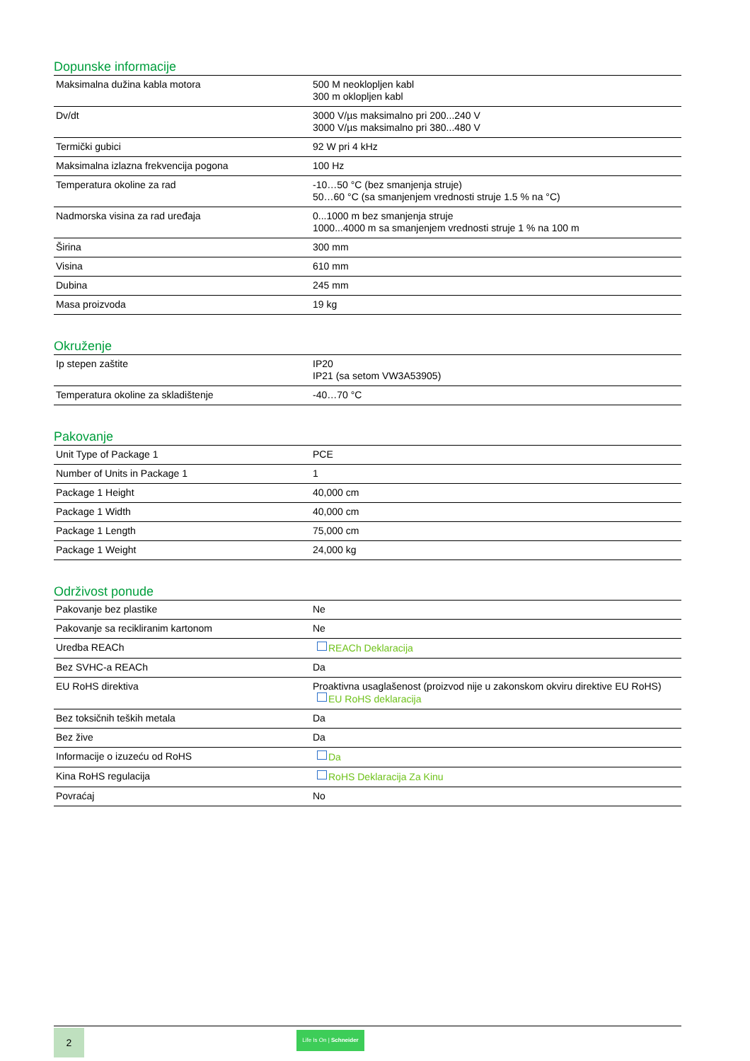Dopunske informacije
| Maksimalna dužina kabla motora | 500 M neoklopljen kabl 300 m oklopljen kabl |
| Dv/dt | 3000 V/µs maksimalno pri 200...240 V 3000 V/µs maksimalno pri 380...480 V |
| Termički gubici | 92 W pri 4 kHz |
| Maksimalna izlazna frekvencija pogona | 100 Hz |
| Temperatura okoline za rad | -10…50 °C (bez smanjenja struje) 50…60 °C (sa smanjenjem vrednosti struje 1.5 % na °C) |
| Nadmorska visina za rad uređaja | 0...1000 m bez smanjenja struje 1000...4000 m sa smanjenjem vrednosti struje 1 % na 100 m |
| Širina | 300 mm |
| Visina | 610 mm |
| Dubina | 245 mm |
| Masa proizvoda | 19 kg |
Okruženje
| Ip stepen zaštite | IP20 IP21 (sa setom VW3A53905) |
| Temperatura okoline za skladištenje | -40…70 °C |
Pakovanje
| Unit Type of Package 1 | PCE |
| Number of Units in Package 1 | 1 |
| Package 1 Height | 40,000 cm |
| Package 1 Width | 40,000 cm |
| Package 1 Length | 75,000 cm |
| Package 1 Weight | 24,000 kg |
Održivost ponude
| Pakovanje bez plastike | Ne |
| Pakovanje sa recikliranim kartonom | Ne |
| Uredba REACh | REACh Deklaracija |
| Bez SVHC-a REACh | Da |
| EU RoHS direktiva | Proaktivna usaglašenost (proizvod nije u zakonskom okviru direktive EU RoHS) EU RoHS deklaracija |
| Bez toksičnih teških metala | Da |
| Bez žive | Da |
| Informacije o izuzeću od RoHS | Da |
| Kina RoHS regulacija | RoHS Deklaracija Za Kinu |
| Povraćaj | No |
2
Life Is On | Schneider